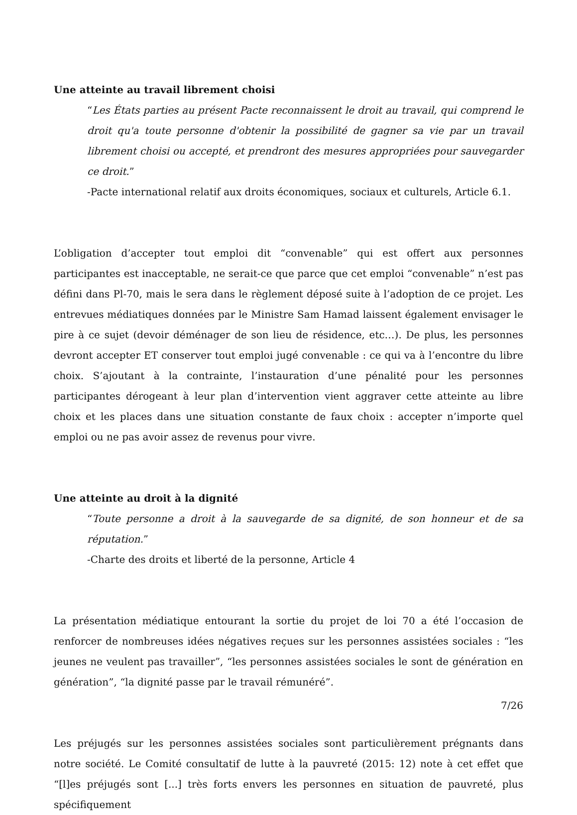Une atteinte au travail librement choisi
“Les États parties au présent Pacte reconnaissent le droit au travail, qui comprend le droit qu'a toute personne d'obtenir la possibilité de gagner sa vie par un travail librement choisi ou accepté, et prendront des mesures appropriées pour sauvegarder ce droit.”
-Pacte international relatif aux droits économiques, sociaux et culturels, Article 6.1.
L’obligation d’accepter tout emploi dit “convenable” qui est offert aux personnes participantes est inacceptable, ne serait-ce que parce que cet emploi “convenable” n’est pas défini dans Pl-70, mais le sera dans le règlement déposé suite à l’adoption de ce projet. Les entrevues médiatiques données par le Ministre Sam Hamad laissent également envisager le pire à ce sujet (devoir déménager de son lieu de résidence, etc…). De plus, les personnes devront accepter ET conserver tout emploi jugé convenable : ce qui va à l’encontre du libre choix. S’ajoutant à la contrainte, l’instauration d’une pénalité pour les personnes participantes dérogeant à leur plan d’intervention vient aggraver cette atteinte au libre choix et les places dans une situation constante de faux choix : accepter n’importe quel emploi ou ne pas avoir assez de revenus pour vivre.
Une atteinte au droit à la dignité
“Toute personne a droit à la sauvegarde de sa dignité, de son honneur et de sa réputation.”
-Charte des droits et liberté de la personne, Article 4
La présentation médiatique entourant la sortie du projet de loi 70 a été l’occasion de renforcer de nombreuses idées négatives reçues sur les personnes assistées sociales : “les jeunes ne veulent pas travailler”, “les personnes assistées sociales le sont de génération en génération”, “la dignité passe par le travail rémunéré”.
Les préjugés sur les personnes assistées sociales sont particulièrement prégnants dans notre société. Le Comité consultatif de lutte à la pauvreté (2015: 12) note à cet effet que “[l]es préjugés sont [...] très forts envers les personnes en situation de pauvreté, plus spécifiquement
7/26